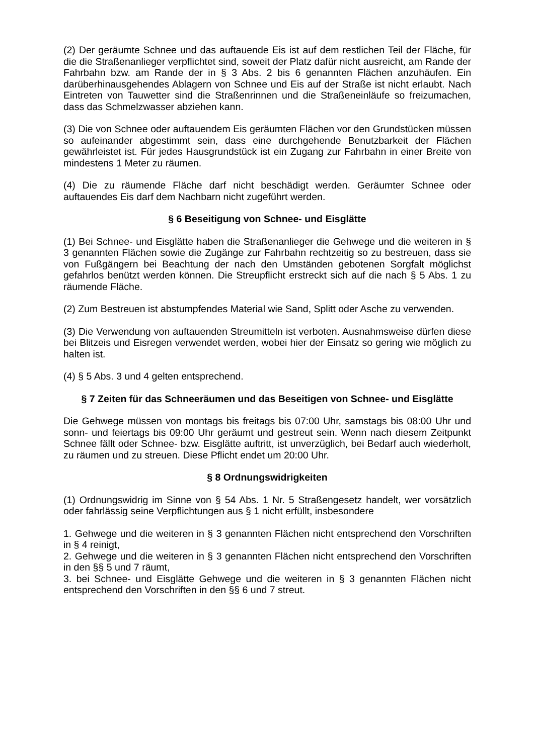(2) Der geräumte Schnee und das auftauende Eis ist auf dem restlichen Teil der Flä­che, für die die Straßenanlieger verpflichtet sind, soweit der Platz dafür nicht ausreicht, am Rande der Fahrbahn bzw. am Rande der in § 3 Abs. 2 bis 6 genannten Flächen anzuhäufen. Ein darüberhinausgehendes Ablagern von Schnee und Eis auf der Straße ist nicht erlaubt. Nach Eintreten von Tauwetter sind die Straßenrinnen und die Stra­ßeneinläufe so freizumachen, dass das Schmelzwasser abziehen kann.
(3) Die von Schnee oder auftauendem Eis geräumten Flächen vor den Grundstücken müssen so aufeinander abgestimmt sein, dass eine durchgehende Benutzbarkeit der Flächen gewährleistet ist. Für jedes Hausgrundstück ist ein Zugang zur Fahrbahn in einer Breite von mindestens 1 Meter zu räumen.
(4) Die zu räumende Fläche darf nicht beschädigt werden. Geräumter Schnee oder auftauendes Eis darf dem Nachbarn nicht zugeführt werden.
§ 6 Beseitigung von Schnee- und Eisglätte
(1) Bei Schnee- und Eisglätte haben die Straßenanlieger die Gehwege und die weite­ren in § 3 genannten Flächen sowie die Zugänge zur Fahrbahn rechtzeitig so zu be­streuen, dass sie von Fußgängern bei Beachtung der nach den Umständen gebotenen Sorgfalt möglichst gefahrlos benützt werden können. Die Streupflicht erstreckt sich auf die nach § 5 Abs. 1 zu räumende Fläche.
(2) Zum Bestreuen ist abstumpfendes Material wie Sand, Splitt oder Asche zu verwen­den.
(3) Die Verwendung von auftauenden Streumitteln ist verboten. Ausnahmsweise dür­fen diese bei Blitzeis und Eisregen verwendet werden, wobei hier der Einsatz so gering wie möglich zu halten ist.
(4) § 5 Abs. 3 und 4 gelten entsprechend.
§ 7 Zeiten für das Schneeräumen und das Beseitigen von Schnee- und Eis­glätte
Die Gehwege müssen von montags bis freitags bis 07:00 Uhr, samstags bis 08:00 Uhr und sonn- und feiertags bis 09:00 Uhr geräumt und gestreut sein. Wenn nach diesem Zeitpunkt Schnee fällt oder Schnee- bzw. Eisglätte auftritt, ist unverzüglich, bei Bedarf auch wiederholt, zu räumen und zu streuen. Diese Pflicht endet um 20:00 Uhr.
§ 8 Ordnungswidrigkeiten
(1) Ordnungswidrig im Sinne von § 54 Abs. 1 Nr. 5 Straßengesetz handelt, wer vor­sätzlich oder fahrlässig seine Verpflichtungen aus § 1 nicht erfüllt, insbesondere
1. Gehwege und die weiteren in § 3 genannten Flächen nicht entsprechend den Vor­schriften in § 4 reinigt,
2. Gehwege und die weiteren in § 3 genannten Flächen nicht entsprechend den Vor­schriften in den §§ 5 und 7 räumt,
3. bei Schnee- und Eisglätte Gehwege und die weiteren in § 3 genannten Flächen nicht entsprechend den Vorschriften in den §§ 6 und 7 streut.